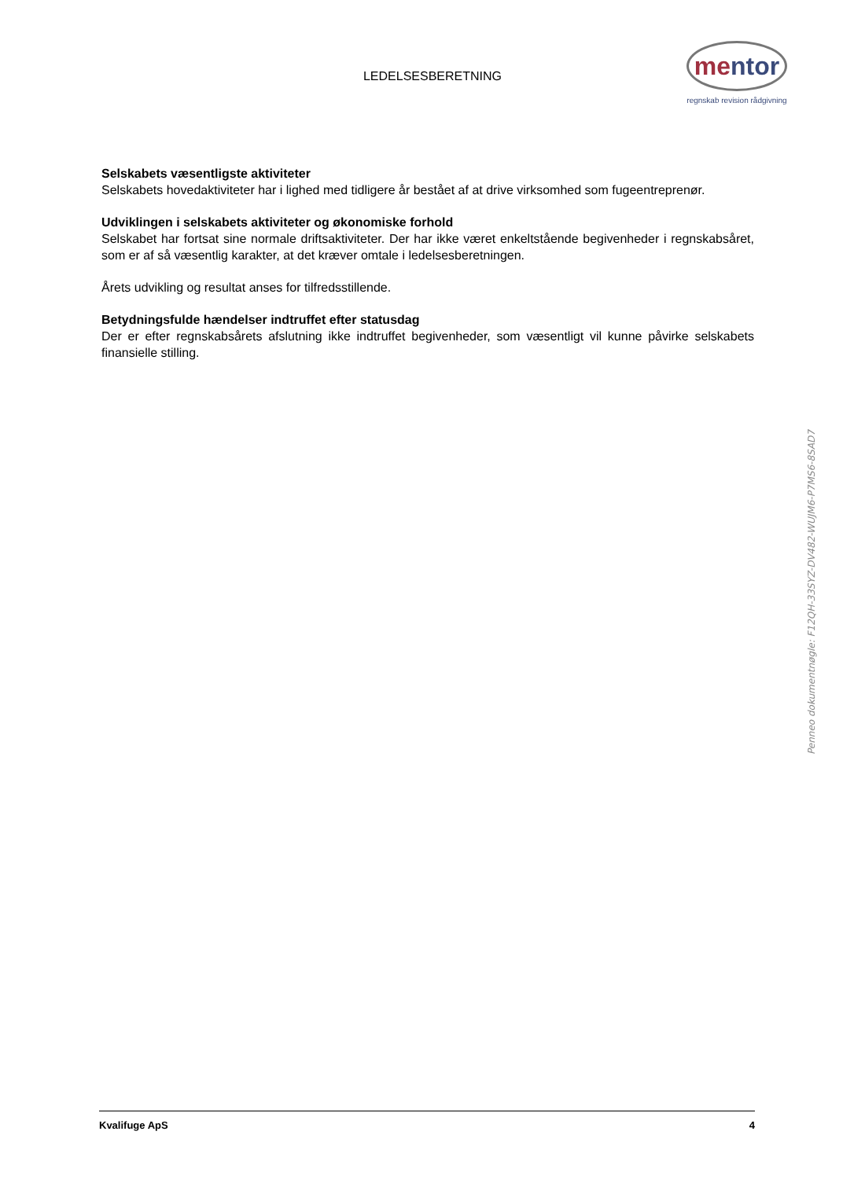LEDELSESBERETNING
mentor
regnskab revision rådgivning
Selskabets væsentligste aktiviteter
Selskabets hovedaktiviteter har i lighed med tidligere år bestået af at drive virksomhed som fugeentreprenør.
Udviklingen i selskabets aktiviteter og økonomiske forhold
Selskabet har fortsat sine normale driftsaktiviteter. Der har ikke været enkeltstående begivenheder i regnskabsåret, som er af så væsentlig karakter, at det kræver omtale i ledelsesberetningen.
Årets udvikling og resultat anses for tilfredsstillende.
Betydningsfulde hændelser indtruffet efter statusdag
Der er efter regnskabsårets afslutning ikke indtruffet begivenheder, som væsentligt vil kunne påvirke selskabets finansielle stilling.
Penneo dokumentnøgle: F12QH-33SYZ-DV482-WUJM6-P7MS6-8SAD7
Kvalifuge ApS 4